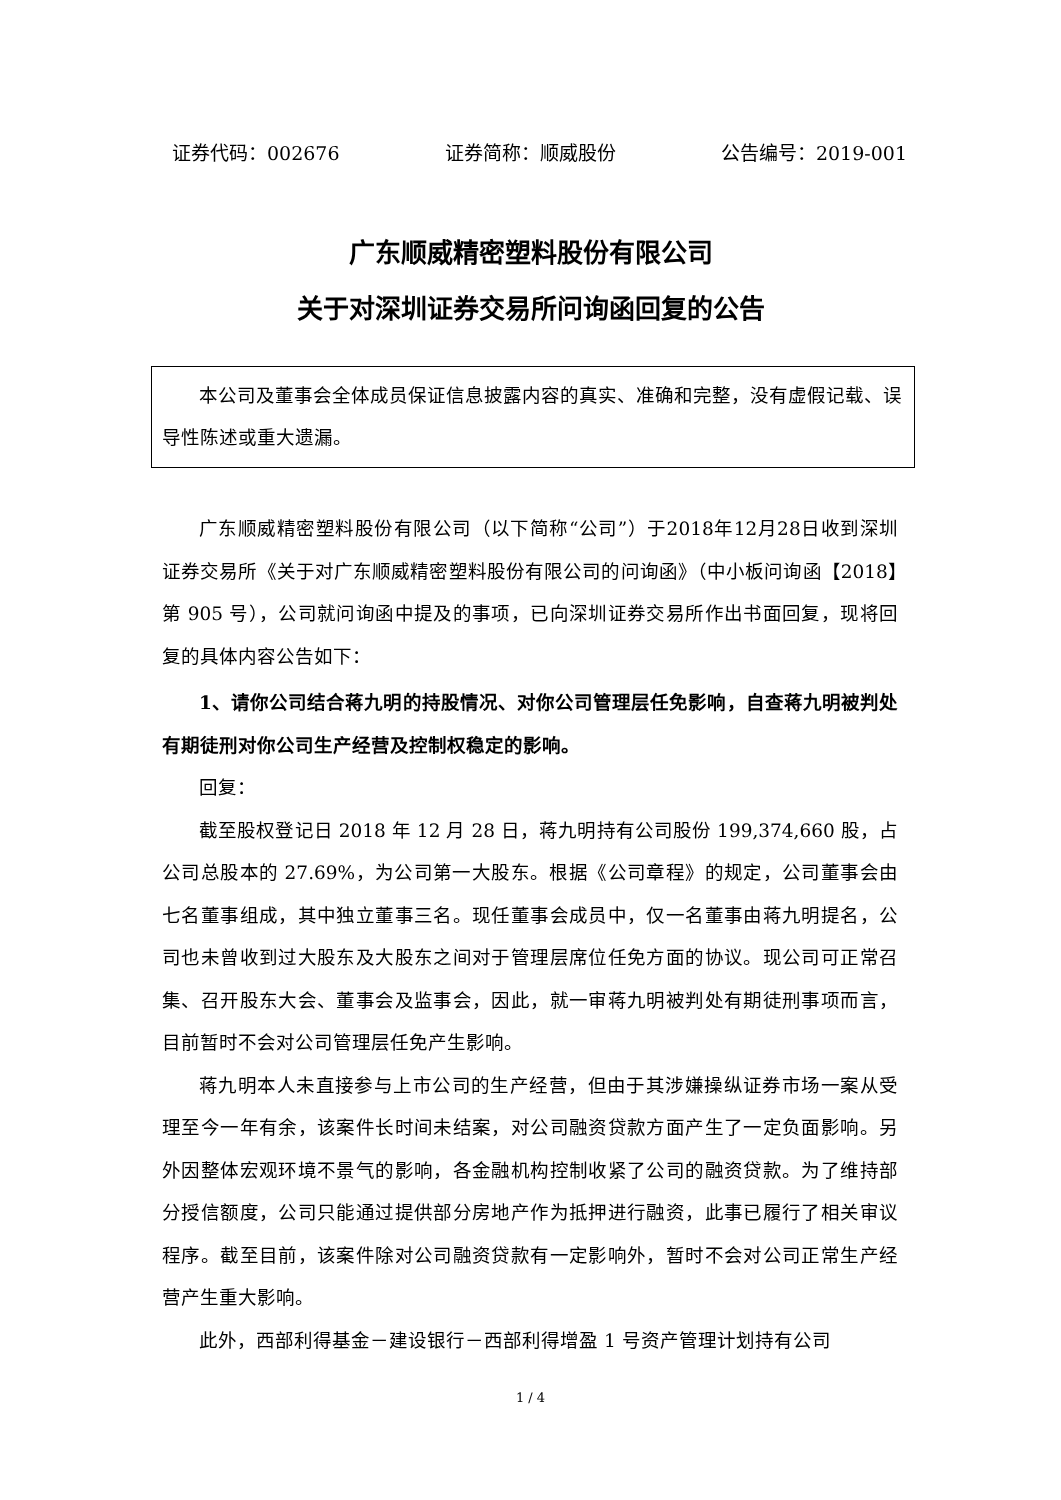证券代码：002676 证券简称：顺威股份 公告编号：2019-001
广东顺威精密塑料股份有限公司
关于对深圳证券交易所问询函回复的公告
本公司及董事会全体成员保证信息披露内容的真实、准确和完整，没有虚假记载、误导性陈述或重大遗漏。
广东顺威精密塑料股份有限公司（以下简称“公司”）于2018年12月28日收到深圳证券交易所《关于对广东顺威精密塑料股份有限公司的问询函》（中小板问询函【2018】第 905 号），公司就问询函中提及的事项，已向深圳证券交易所作出书面回复，现将回复的具体内容公告如下：
1、请你公司结合蒋九明的持股情况、对你公司管理层任免影响，自查蒋九明被判处有期徒刑对你公司生产经营及控制权稳定的影响。
回复：
截至股权登记日 2018 年 12 月 28 日，蒋九明持有公司股份 199,374,660 股，占公司总股本的 27.69%，为公司第一大股东。根据《公司章程》的规定，公司董事会由七名董事组成，其中独立董事三名。现任董事会成员中，仅一名董事由蒋九明提名，公司也未曾收到过大股东及大股东之间对于管理层席位任免方面的协议。现公司可正常召集、召开股东大会、董事会及监事会，因此，就一审蒋九明被判处有期徒刑事项而言，目前暂时不会对公司管理层任免产生影响。
蒋九明本人未直接参与上市公司的生产经营，但由于其涉嫌操纵证券市场一案从受理至今一年有余，该案件长时间未结案，对公司融资贷款方面产生了一定负面影响。另外因整体宏观环境不景气的影响，各金融机构控制收紧了公司的融资贷款。为了维持部分授信额度，公司只能通过提供部分房地产作为抵押进行融资，此事已履行了相关审议程序。截至目前，该案件除对公司融资贷款有一定影响外，暂时不会对公司正常生产经营产生重大影响。
此外，西部利得基金－建设银行－西部利得增盈 1 号资产管理计划持有公司
1 / 4